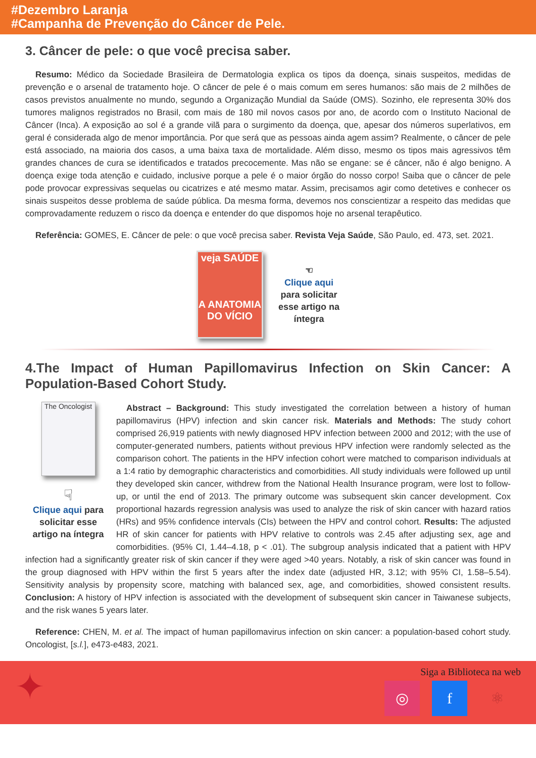#Dezembro Laranja
#Campanha de Prevenção do Câncer de Pele.
3. Câncer de pele: o que você precisa saber.
Resumo: Médico da Sociedade Brasileira de Dermatologia explica os tipos da doença, sinais suspeitos, medidas de prevenção e o arsenal de tratamento hoje. O câncer de pele é o mais comum em seres humanos: são mais de 2 milhões de casos previstos anualmente no mundo, segundo a Organização Mundial da Saúde (OMS). Sozinho, ele representa 30% dos tumores malignos registrados no Brasil, com mais de 180 mil novos casos por ano, de acordo com o Instituto Nacional de Câncer (Inca). A exposição ao sol é a grande vilã para o surgimento da doença, que, apesar dos números superlativos, em geral é considerada algo de menor importância. Por que será que as pessoas ainda agem assim? Realmente, o câncer de pele está associado, na maioria dos casos, a uma baixa taxa de mortalidade. Além disso, mesmo os tipos mais agressivos têm grandes chances de cura se identificados e tratados precocemente. Mas não se engane: se é câncer, não é algo benigno. A doença exige toda atenção e cuidado, inclusive porque a pele é o maior órgão do nosso corpo! Saiba que o câncer de pele pode provocar expressivas sequelas ou cicatrizes e até mesmo matar. Assim, precisamos agir como detetives e conhecer os sinais suspeitos desse problema de saúde pública. Da mesma forma, devemos nos conscientizar a respeito das medidas que comprovadamente reduzem o risco da doença e entender do que dispomos hoje no arsenal terapêutico.
Referência: GOMES, E. Câncer de pele: o que você precisa saber. Revista Veja Saúde, São Paulo, ed. 473, set. 2021.
veja SAÚDE
A ANATOMIA DO VÍCIO
☜
Clique aqui
para solicitar
esse artigo na
íntegra
4.The Impact of Human Papillomavirus Infection on Skin Cancer: A Population-Based Cohort Study.
The Oncologist
☟
Clique aqui para solicitar esse artigo na íntegra
Abstract – Background: This study investigated the correlation between a history of human papillomavirus (HPV) infection and skin cancer risk. Materials and Methods: The study cohort comprised 26,919 patients with newly diagnosed HPV infection between 2000 and 2012; with the use of computer-generated numbers, patients without previous HPV infection were randomly selected as the comparison cohort. The patients in the HPV infection cohort were matched to comparison individuals at a 1:4 ratio by demographic characteristics and comorbidities. All study individuals were followed up until they developed skin cancer, withdrew from the National Health Insurance program, were lost to follow-up, or until the end of 2013. The primary outcome was subsequent skin cancer development. Cox proportional hazards regression analysis was used to analyze the risk of skin cancer with hazard ratios (HRs) and 95% confidence intervals (CIs) between the HPV and control cohort. Results: The adjusted HR of skin cancer for patients with HPV relative to controls was 2.45 after adjusting sex, age and comorbidities. (95% CI, 1.44–4.18, p < .01). The subgroup analysis indicated that a patient with HPV infection had a significantly greater risk of skin cancer if they were aged >40 years. Notably, a risk of skin cancer was found in the group diagnosed with HPV within the first 5 years after the index date (adjusted HR, 3.12; with 95% CI, 1.58–5.54). Sensitivity analysis by propensity score, matching with balanced sex, age, and comorbidities, showed consistent results. Conclusion: A history of HPV infection is associated with the development of subsequent skin cancer in Taiwanese subjects, and the risk wanes 5 years later.
Reference: CHEN, M. et al. The impact of human papillomavirus infection on skin cancer: a population-based cohort study. Oncologist, [s.l.], e473-e483, 2021.
✦
Siga a Biblioteca na web
◎ f ⚛